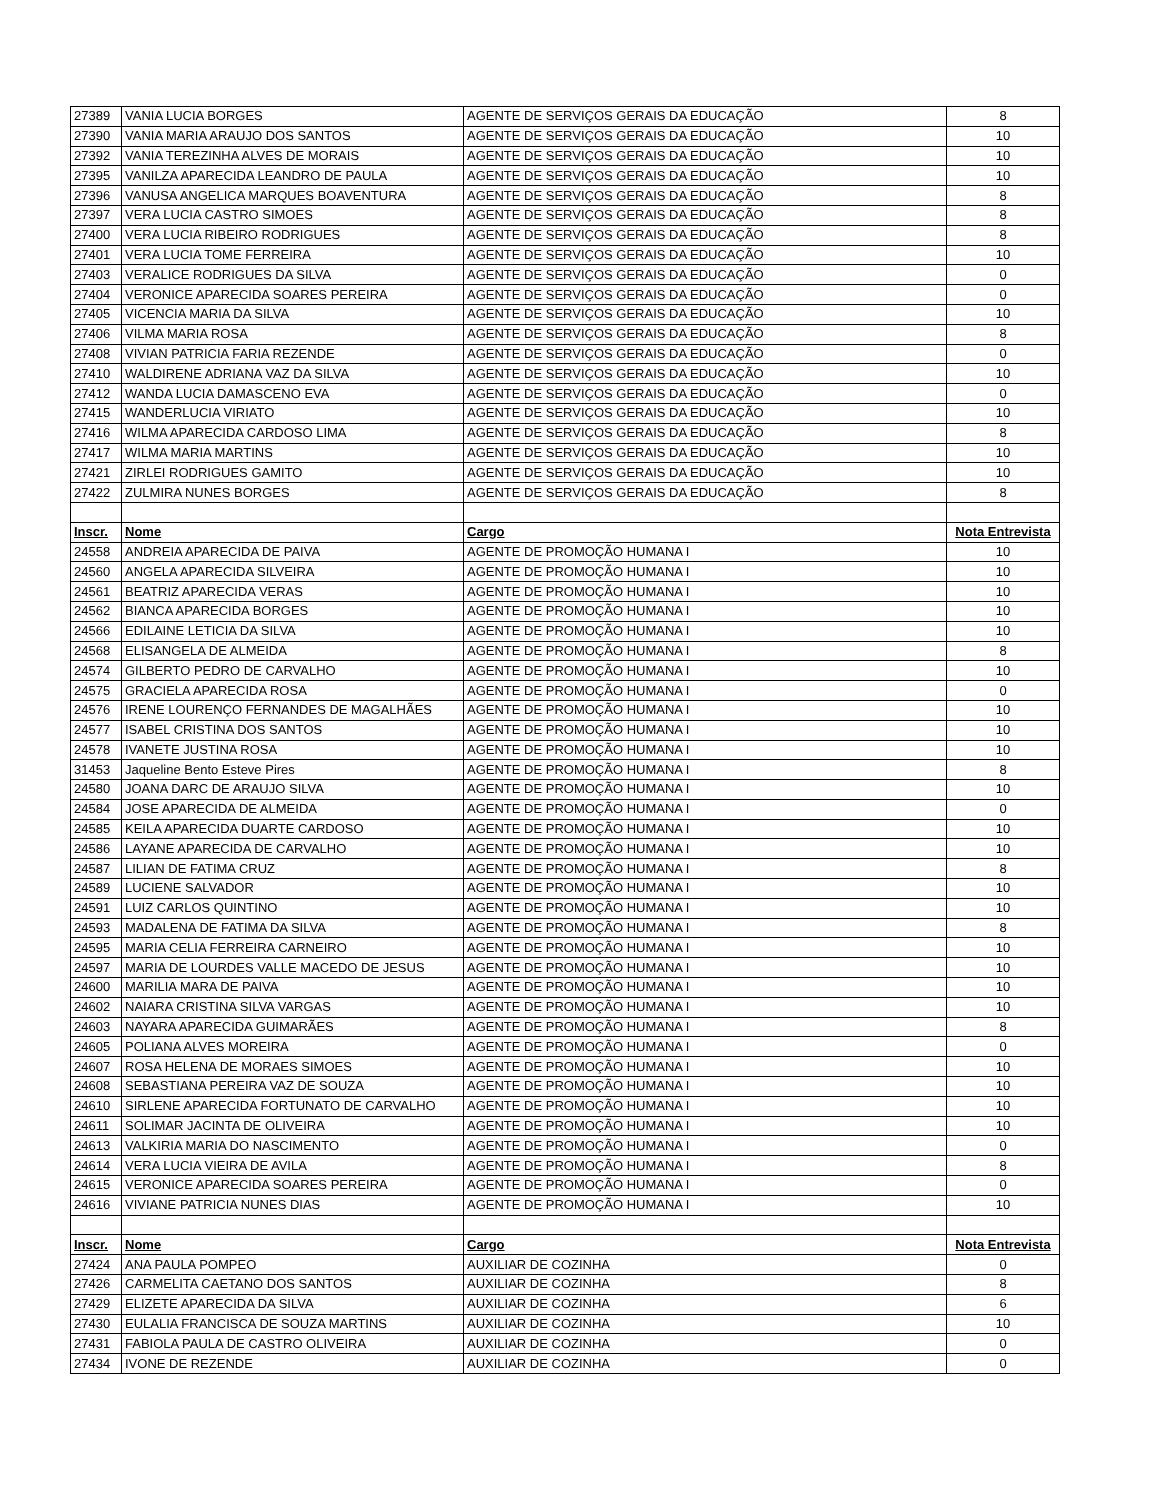| 27389 | VANIA LUCIA BORGES | AGENTE DE SERVIÇOS GERAIS DA EDUCAÇÃO | 8 |
| 27390 | VANIA MARIA ARAUJO DOS SANTOS | AGENTE DE SERVIÇOS GERAIS DA EDUCAÇÃO | 10 |
| 27392 | VANIA TEREZINHA ALVES DE MORAIS | AGENTE DE SERVIÇOS GERAIS DA EDUCAÇÃO | 10 |
| 27395 | VANILZA APARECIDA LEANDRO DE PAULA | AGENTE DE SERVIÇOS GERAIS DA EDUCAÇÃO | 10 |
| 27396 | VANUSA ANGELICA MARQUES BOAVENTURA | AGENTE DE SERVIÇOS GERAIS DA EDUCAÇÃO | 8 |
| 27397 | VERA LUCIA CASTRO SIMOES | AGENTE DE SERVIÇOS GERAIS DA EDUCAÇÃO | 8 |
| 27400 | VERA LUCIA RIBEIRO RODRIGUES | AGENTE DE SERVIÇOS GERAIS DA EDUCAÇÃO | 8 |
| 27401 | VERA LUCIA TOME FERREIRA | AGENTE DE SERVIÇOS GERAIS DA EDUCAÇÃO | 10 |
| 27403 | VERALICE RODRIGUES DA SILVA | AGENTE DE SERVIÇOS GERAIS DA EDUCAÇÃO | 0 |
| 27404 | VERONICE APARECIDA SOARES PEREIRA | AGENTE DE SERVIÇOS GERAIS DA EDUCAÇÃO | 0 |
| 27405 | VICENCIA MARIA DA SILVA | AGENTE DE SERVIÇOS GERAIS DA EDUCAÇÃO | 10 |
| 27406 | VILMA MARIA ROSA | AGENTE DE SERVIÇOS GERAIS DA EDUCAÇÃO | 8 |
| 27408 | VIVIAN PATRICIA FARIA REZENDE | AGENTE DE SERVIÇOS GERAIS DA EDUCAÇÃO | 0 |
| 27410 | WALDIRENE ADRIANA VAZ DA SILVA | AGENTE DE SERVIÇOS GERAIS DA EDUCAÇÃO | 10 |
| 27412 | WANDA LUCIA DAMASCENO EVA | AGENTE DE SERVIÇOS GERAIS DA EDUCAÇÃO | 0 |
| 27415 | WANDERLUCIA VIRIATO | AGENTE DE SERVIÇOS GERAIS DA EDUCAÇÃO | 10 |
| 27416 | WILMA APARECIDA CARDOSO LIMA | AGENTE DE SERVIÇOS GERAIS DA EDUCAÇÃO | 8 |
| 27417 | WILMA MARIA MARTINS | AGENTE DE SERVIÇOS GERAIS DA EDUCAÇÃO | 10 |
| 27421 | ZIRLEI RODRIGUES GAMITO | AGENTE DE SERVIÇOS GERAIS DA EDUCAÇÃO | 10 |
| 27422 | ZULMIRA NUNES BORGES | AGENTE DE SERVIÇOS GERAIS DA EDUCAÇÃO | 8 |
| Inscr. | Nome | Cargo | Nota Entrevista |
| 24558 | ANDREIA APARECIDA DE PAIVA | AGENTE DE PROMOÇÃO HUMANA I | 10 |
| 24560 | ANGELA APARECIDA SILVEIRA | AGENTE DE PROMOÇÃO HUMANA I | 10 |
| 24561 | BEATRIZ APARECIDA VERAS | AGENTE DE PROMOÇÃO HUMANA I | 10 |
| 24562 | BIANCA APARECIDA BORGES | AGENTE DE PROMOÇÃO HUMANA I | 10 |
| 24566 | EDILAINE LETICIA DA SILVA | AGENTE DE PROMOÇÃO HUMANA I | 10 |
| 24568 | ELISANGELA DE ALMEIDA | AGENTE DE PROMOÇÃO HUMANA I | 8 |
| 24574 | GILBERTO PEDRO DE CARVALHO | AGENTE DE PROMOÇÃO HUMANA I | 10 |
| 24575 | GRACIELA APARECIDA ROSA | AGENTE DE PROMOÇÃO HUMANA I | 0 |
| 24576 | IRENE LOURENÇO FERNANDES DE MAGALHÃES | AGENTE DE PROMOÇÃO HUMANA I | 10 |
| 24577 | ISABEL CRISTINA DOS SANTOS | AGENTE DE PROMOÇÃO HUMANA I | 10 |
| 24578 | IVANETE JUSTINA ROSA | AGENTE DE PROMOÇÃO HUMANA I | 10 |
| 31453 | Jaqueline Bento Esteve Pires | AGENTE DE PROMOÇÃO HUMANA I | 8 |
| 24580 | JOANA DARC DE ARAUJO SILVA | AGENTE DE PROMOÇÃO HUMANA I | 10 |
| 24584 | JOSE APARECIDA DE ALMEIDA | AGENTE DE PROMOÇÃO HUMANA I | 0 |
| 24585 | KEILA APARECIDA DUARTE CARDOSO | AGENTE DE PROMOÇÃO HUMANA I | 10 |
| 24586 | LAYANE APARECIDA DE CARVALHO | AGENTE DE PROMOÇÃO HUMANA I | 10 |
| 24587 | LILIAN DE FATIMA CRUZ | AGENTE DE PROMOÇÃO HUMANA I | 8 |
| 24589 | LUCIENE SALVADOR | AGENTE DE PROMOÇÃO HUMANA I | 10 |
| 24591 | LUIZ CARLOS QUINTINO | AGENTE DE PROMOÇÃO HUMANA I | 10 |
| 24593 | MADALENA DE FATIMA DA SILVA | AGENTE DE PROMOÇÃO HUMANA I | 8 |
| 24595 | MARIA CELIA FERREIRA CARNEIRO | AGENTE DE PROMOÇÃO HUMANA I | 10 |
| 24597 | MARIA DE LOURDES VALLE MACEDO DE JESUS | AGENTE DE PROMOÇÃO HUMANA I | 10 |
| 24600 | MARILIA MARA DE PAIVA | AGENTE DE PROMOÇÃO HUMANA I | 10 |
| 24602 | NAIARA CRISTINA SILVA VARGAS | AGENTE DE PROMOÇÃO HUMANA I | 10 |
| 24603 | NAYARA APARECIDA GUIMARÃES | AGENTE DE PROMOÇÃO HUMANA I | 8 |
| 24605 | POLIANA ALVES MOREIRA | AGENTE DE PROMOÇÃO HUMANA I | 0 |
| 24607 | ROSA HELENA DE MORAES SIMOES | AGENTE DE PROMOÇÃO HUMANA I | 10 |
| 24608 | SEBASTIANA PEREIRA VAZ DE SOUZA | AGENTE DE PROMOÇÃO HUMANA I | 10 |
| 24610 | SIRLENE APARECIDA FORTUNATO DE CARVALHO | AGENTE DE PROMOÇÃO HUMANA I | 10 |
| 24611 | SOLIMAR JACINTA DE OLIVEIRA | AGENTE DE PROMOÇÃO HUMANA I | 10 |
| 24613 | VALKIRIA MARIA DO NASCIMENTO | AGENTE DE PROMOÇÃO HUMANA I | 0 |
| 24614 | VERA LUCIA VIEIRA DE AVILA | AGENTE DE PROMOÇÃO HUMANA I | 8 |
| 24615 | VERONICE APARECIDA SOARES PEREIRA | AGENTE DE PROMOÇÃO HUMANA I | 0 |
| 24616 | VIVIANE PATRICIA NUNES DIAS | AGENTE DE PROMOÇÃO HUMANA I | 10 |
| Inscr. | Nome | Cargo | Nota Entrevista |
| 27424 | ANA PAULA POMPEO | AUXILIAR DE COZINHA | 0 |
| 27426 | CARMELITA CAETANO DOS SANTOS | AUXILIAR DE COZINHA | 8 |
| 27429 | ELIZETE APARECIDA DA SILVA | AUXILIAR DE COZINHA | 6 |
| 27430 | EULALIA FRANCISCA DE SOUZA MARTINS | AUXILIAR DE COZINHA | 10 |
| 27431 | FABIOLA PAULA DE CASTRO OLIVEIRA | AUXILIAR DE COZINHA | 0 |
| 27434 | IVONE DE REZENDE | AUXILIAR DE COZINHA | 0 |